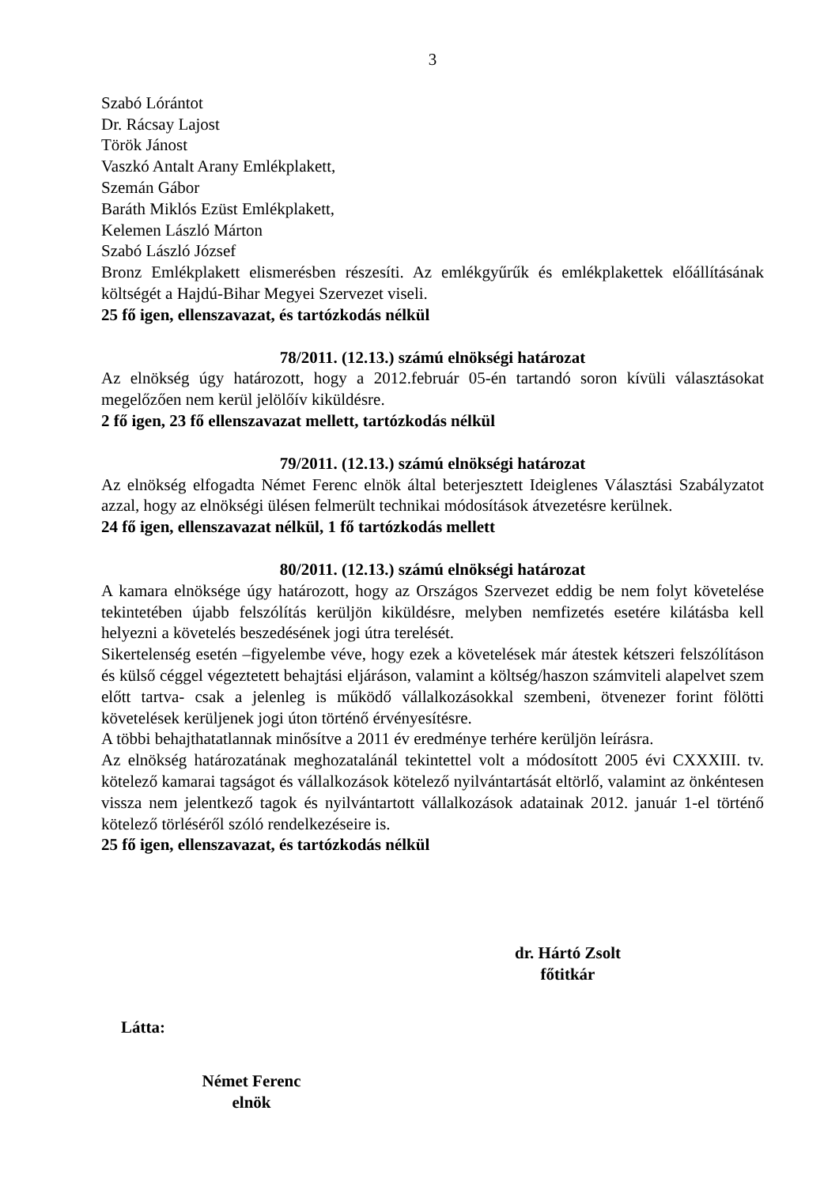3
Szabó Lórántot
Dr. Rácsay Lajost
Török Jánost
Vaszkó Antalt Arany Emlékplakett,
Szemán Gábor
Baráth Miklós Ezüst Emlékplakett,
Kelemen László Márton
Szabó László József
Bronz Emlékplakett elismerésben részesíti. Az emlékgyűrűk és emlékplakettek előállításának költségét a Hajdú-Bihar Megyei Szervezet viseli.
25 fő igen, ellenszavazat, és tartózkodás nélkül
78/2011. (12.13.) számú elnökségi határozat
Az elnökség úgy határozott, hogy a 2012.február 05-én tartandó soron kívüli választásokat megelőzően nem kerül jelölőív kiküldésre.
2 fő igen, 23 fő ellenszavazat mellett, tartózkodás nélkül
79/2011. (12.13.) számú elnökségi határozat
Az elnökség elfogadta Német Ferenc elnök által beterjesztett Ideiglenes Választási Szabályzatot azzal, hogy az elnökségi ülésen felmerült technikai módosítások átvezetésre kerülnek.
24 fő igen, ellenszavazat nélkül, 1 fő tartózkodás mellett
80/2011. (12.13.) számú elnökségi határozat
A kamara elnöksége úgy határozott, hogy az Országos Szervezet eddig be nem folyt követelése tekintetében újabb felszólítás kerüljön kiküldésre, melyben nemfizetés esetére kilátásba kell helyezni a követelés beszedésének jogi útra terelését.
Sikertelenség esetén –figyelembe véve, hogy ezek a követelések már átestek kétszeri felszólításon és külső céggel végeztetett behajtási eljáráson, valamint a költség/haszon számviteli alapelvet szem előtt tartva- csak a jelenleg is működő vállalkozásokkal szembeni, ötvenezer forint fölötti követelések kerüljenek jogi úton történő érvényesítésre.
A többi behajthatatlannak minősítve a 2011 év eredménye terhére kerüljön leírásra.
Az elnökség határozatának meghozatalánál tekintettel volt a módosított 2005 évi CXXXIII. tv. kötelező kamarai tagságot és vállalkozások kötelező nyilvántartását eltörlő, valamint az önkéntesen vissza nem jelentkező tagok és nyilvántartott vállalkozások adatainak 2012. január 1-el történő kötelező törléséről szóló rendelkezéseire is.
25 fő igen, ellenszavazat, és tartózkodás nélkül
dr. Hártó Zsolt
főtitkár
Látta:
Német Ferenc
elnök